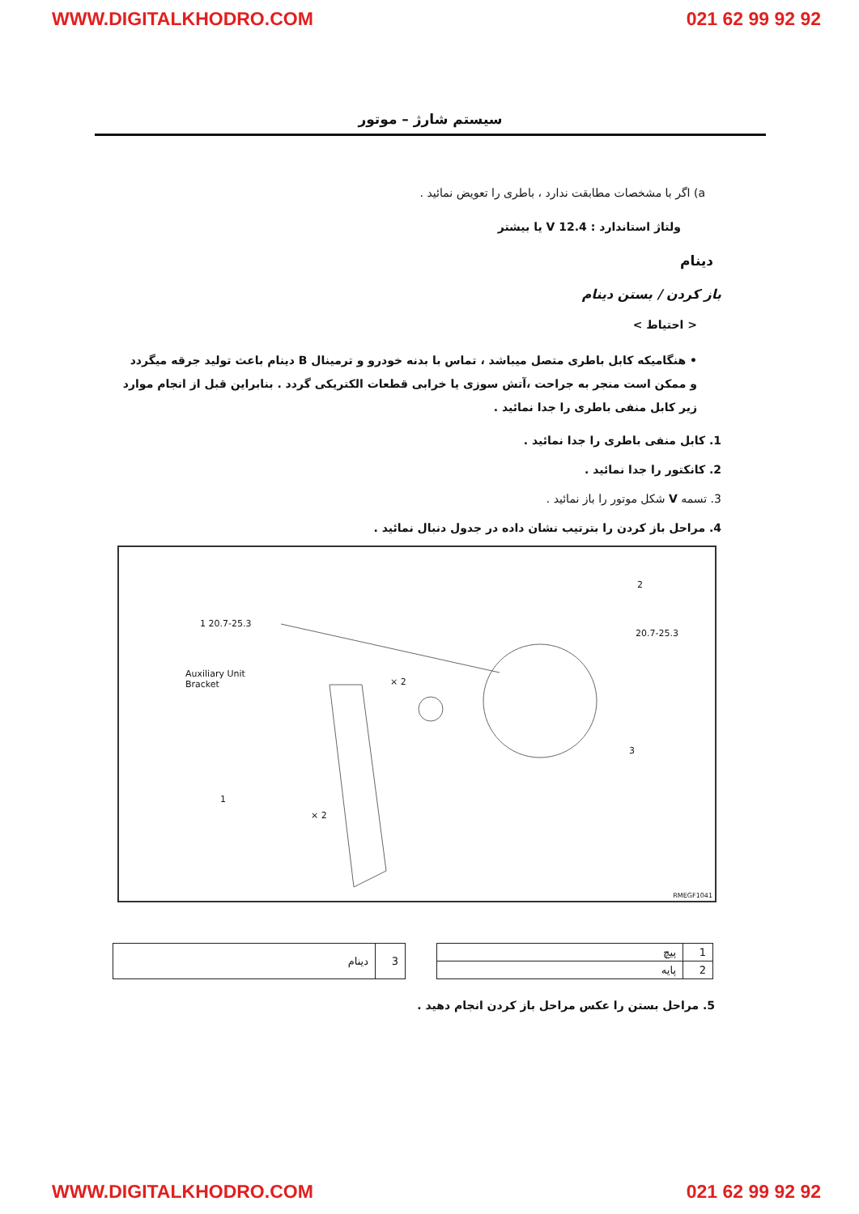WWW.DIGITALKHODRO.COM 021 62 99 92 92
سیستم شارژ – موتور
a) اگر با مشخصات مطابقت ندارد ، باطری را تعویض نمائید .
ولتاژ استاندارد : 12.4 V یا بیشتر
دینام
باز کردن / بستن دینام
< احتیاط >
• هنگامیکه کابل باطری متصل میباشد ، تماس با بدنه خودرو و ترمینال B دینام باعث تولید جرقه میگردد و ممکن است منجر به جراحت ،آتش سوزی یا خرابی قطعات الکتریکی گردد . بنابراین قبل از انجام موارد زیر کابل منفی باطری را جدا نمائید .
1. کابل منفی باطری را جدا نمائید .
2. کانکتور را جدا نمائید .
3. تسمه V شکل موتور را باز نمائید .
4. مراحل باز کردن را بترتیب نشان داده در جدول دنبال نمائید .
1 20.7-25.3
20.7-25.3
2
Auxiliary Unit
Bracket
× 2
3
1
× 2
RMEGF1041
| 3 | دینام |
| 1 | پیچ |
| 2 | پایه |
5. مراحل بستن را عکس مراحل باز کردن انجام دهید .
WWW.DIGITALKHODRO.COM 021 62 99 92 92